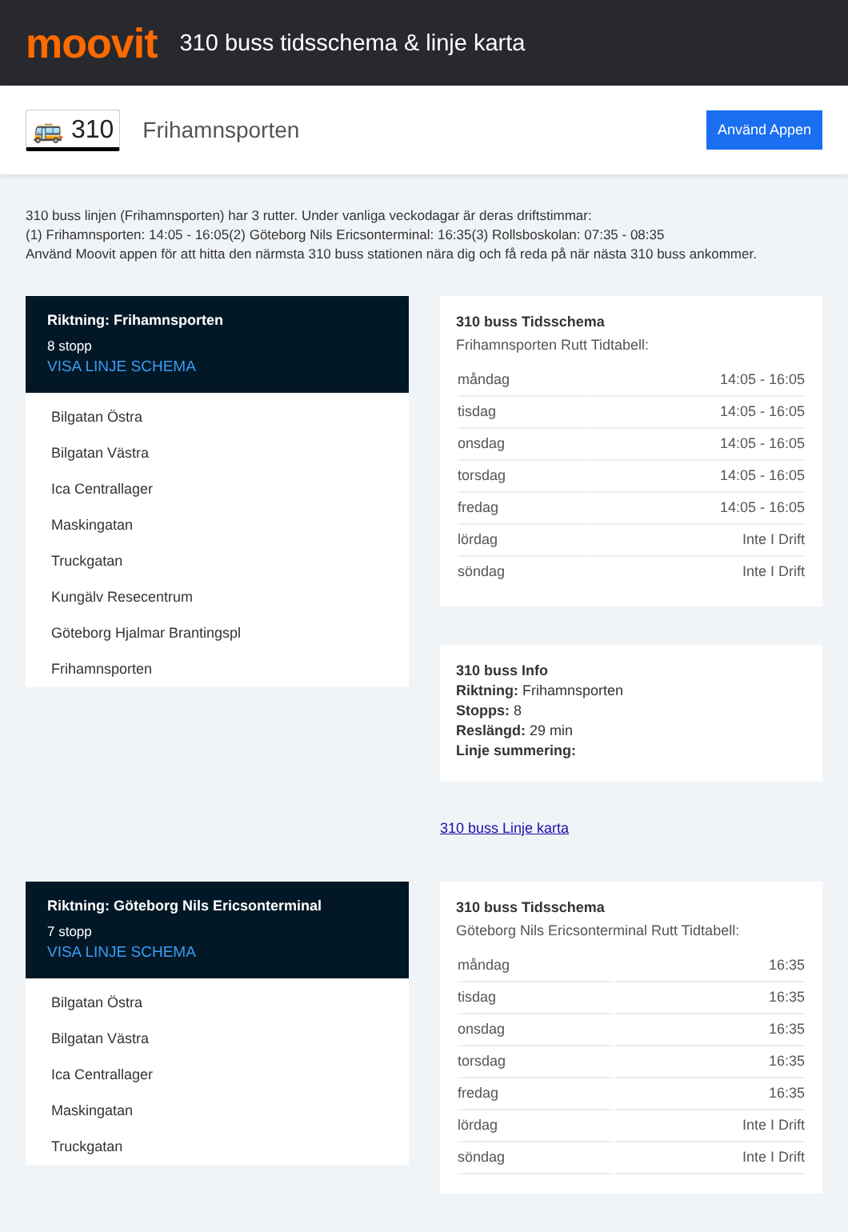moovit
310 buss tidsschema & linje karta
🚌 310
Frihamnsporten
Använd Appen
310 buss linjen (Frihamnsporten) har 3 rutter. Under vanliga veckodagar är deras driftstimmar:
(1) Frihamnsporten: 14:05 - 16:05(2) Göteborg Nils Ericsonterminal: 16:35(3) Rollsboskolan: 07:35 - 08:35
Använd Moovit appen för att hitta den närmsta 310 buss stationen nära dig och få reda på när nästa 310 buss ankommer.
Riktning: Frihamnsporten
8 stopp
VISA LINJE SCHEMA
Bilgatan Östra
Bilgatan Västra
Ica Centrallager
Maskingatan
Truckgatan
Kungälv Resecentrum
Göteborg Hjalmar Brantingspl
Frihamnsporten
310 buss Tidsschema
Frihamnsporten Rutt Tidtabell:
| måndag | 14:05 - 16:05 |
| tisdag | 14:05 - 16:05 |
| onsdag | 14:05 - 16:05 |
| torsdag | 14:05 - 16:05 |
| fredag | 14:05 - 16:05 |
| lördag | Inte I Drift |
| söndag | Inte I Drift |
310 buss Info
Riktning: Frihamnsporten
Stopps: 8
Reslängd: 29 min
Linje summering:
310 buss Linje karta
Riktning: Göteborg Nils Ericsonterminal
7 stopp
VISA LINJE SCHEMA
Bilgatan Östra
Bilgatan Västra
Ica Centrallager
Maskingatan
Truckgatan
310 buss Tidsschema
Göteborg Nils Ericsonterminal Rutt Tidtabell:
| måndag | 16:35 |
| tisdag | 16:35 |
| onsdag | 16:35 |
| torsdag | 16:35 |
| fredag | 16:35 |
| lördag | Inte I Drift |
| söndag | Inte I Drift |